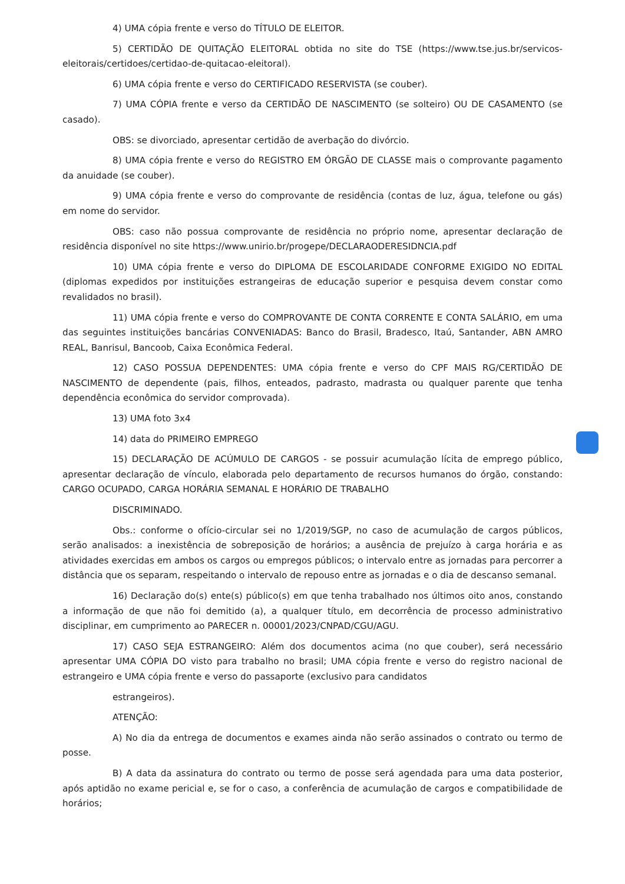4) UMA cópia frente e verso do TÍTULO DE ELEITOR.
5) CERTIDÃO DE QUITAÇÃO ELEITORAL obtida no site do TSE (https://www.tse.jus.br/servicos-eleitorais/certidoes/certidao-de-quitacao-eleitoral).
6) UMA cópia frente e verso do CERTIFICADO RESERVISTA (se couber).
7) UMA CÓPIA frente e verso da CERTIDÃO DE NASCIMENTO (se solteiro) OU DE CASAMENTO (se casado).
OBS: se divorciado, apresentar certidão de averbação do divórcio.
8) UMA cópia frente e verso do REGISTRO EM ÓRGÃO DE CLASSE mais o comprovante pagamento da anuidade (se couber).
9) UMA cópia frente e verso do comprovante de residência (contas de luz, água, telefone ou gás) em nome do servidor.
OBS: caso não possua comprovante de residência no próprio nome, apresentar declaração de residência disponível no site https://www.unirio.br/progepe/DECLARAODERESIDNCIA.pdf
10) UMA cópia frente e verso do DIPLOMA DE ESCOLARIDADE CONFORME EXIGIDO NO EDITAL (diplomas expedidos por instituições estrangeiras de educação superior e pesquisa devem constar como revalidados no brasil).
11) UMA cópia frente e verso do COMPROVANTE DE CONTA CORRENTE E CONTA SALÁRIO, em uma das seguintes instituições bancárias CONVENIADAS: Banco do Brasil, Bradesco, Itaú, Santander, ABN AMRO REAL, Banrisul, Bancoob, Caixa Econômica Federal.
12) CASO POSSUA DEPENDENTES: UMA cópia frente e verso do CPF MAIS RG/CERTIDÃO DE NASCIMENTO de dependente (pais, filhos, enteados, padrasto, madrasta ou qualquer parente que tenha dependência econômica do servidor comprovada).
13) UMA foto 3x4
14) data do PRIMEIRO EMPREGO
15) DECLARAÇÃO DE ACÚMULO DE CARGOS - se possuir acumulação lícita de emprego público, apresentar declaração de vínculo, elaborada pelo departamento de recursos humanos do órgão, constando: CARGO OCUPADO, CARGA HORÁRIA SEMANAL E HORÁRIO DE TRABALHO
DISCRIMINADO.
Obs.: conforme o ofício-circular sei no 1/2019/SGP, no caso de acumulação de cargos públicos, serão analisados: a inexistência de sobreposição de horários; a ausência de prejuízo à carga horária e as atividades exercidas em ambos os cargos ou empregos públicos; o intervalo entre as jornadas para percorrer a distância que os separam, respeitando o intervalo de repouso entre as jornadas e o dia de descanso semanal.
16) Declaração do(s) ente(s) público(s) em que tenha trabalhado nos últimos oito anos, constando a informação de que não foi demitido (a), a qualquer título, em decorrência de processo administrativo disciplinar, em cumprimento ao PARECER n. 00001/2023/CNPAD/CGU/AGU.
17) CASO SEJA ESTRANGEIRO: Além dos documentos acima (no que couber), será necessário apresentar UMA CÓPIA DO visto para trabalho no brasil; UMA cópia frente e verso do registro nacional de estrangeiro e UMA cópia frente e verso do passaporte (exclusivo para candidatos
estrangeiros).
ATENÇÃO:
A) No dia da entrega de documentos e exames ainda não serão assinados o contrato ou termo de posse.
B) A data da assinatura do contrato ou termo de posse será agendada para uma data posterior, após aptidão no exame pericial e, se for o caso, a conferência de acumulação de cargos e compatibilidade de horários;